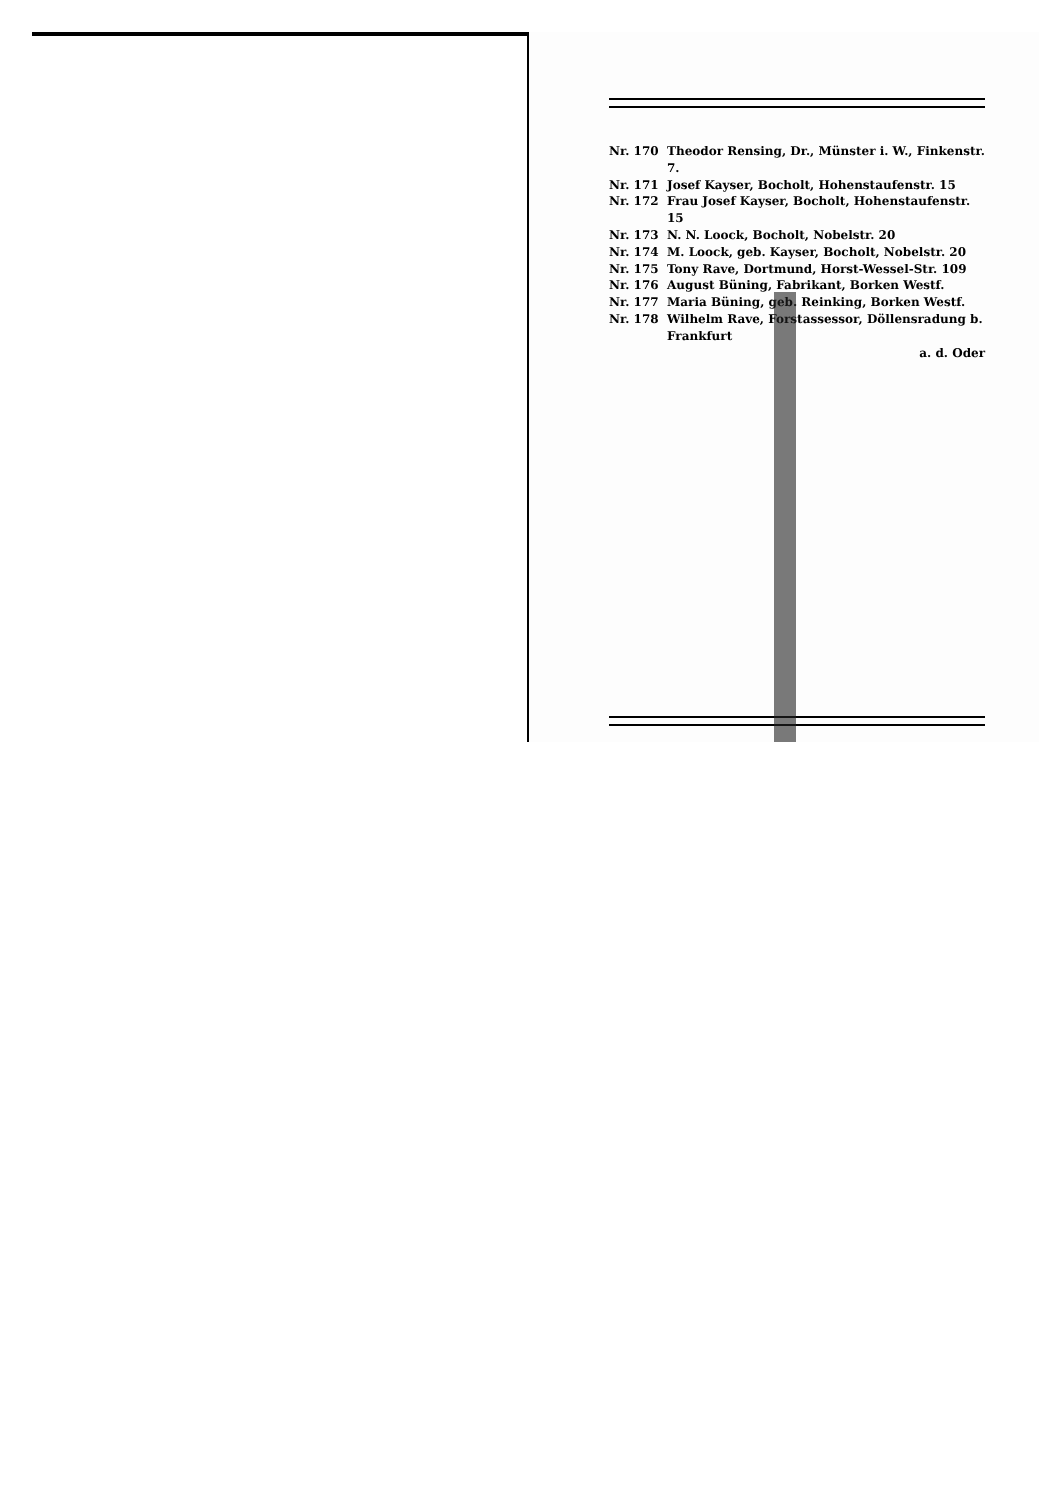Nr. 170 Theodor Rensing, Dr., Münster i. W., Finkenstr. 7.
Nr. 171 Josef Kayser, Bocholt, Hohenstaufenstr. 15
Nr. 172 Frau Josef Kayser, Bocholt, Hohenstaufenstr. 15
Nr. 173 N. N. Loock, Bocholt, Nobelstr. 20
Nr. 174 M. Loock, geb. Kayser, Bocholt, Nobelstr. 20
Nr. 175 Tony Rave, Dortmund, Horst-Wessel-Str. 109
Nr. 176 August Büning, Fabrikant, Borken Westf.
Nr. 177 Maria Büning, geb. Reinking, Borken Westf.
Nr. 178 Wilhelm Rave, Forstassessor, Döllensradung b. Frankfurt
a. d. Oder